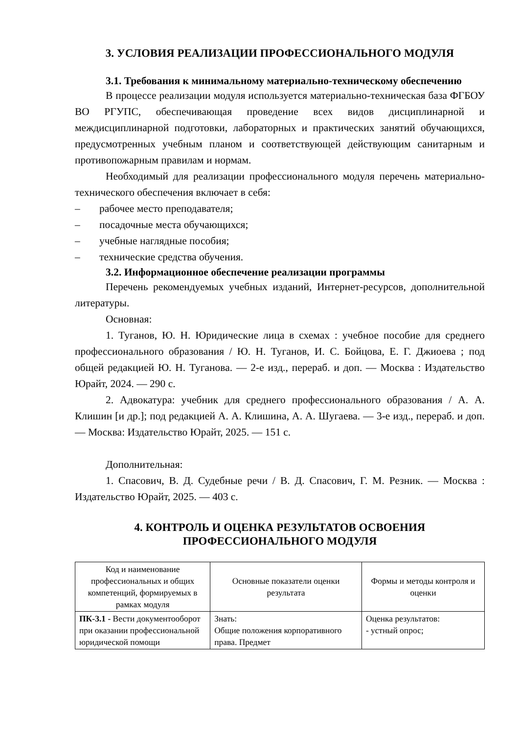3. УСЛОВИЯ РЕАЛИЗАЦИИ ПРОФЕССИОНАЛЬНОГО МОДУЛЯ
3.1. Требования к минимальному материально-техническому обеспечению
В процессе реализации модуля используется материально-техническая база ФГБОУ ВО РГУПС, обеспечивающая проведение всех видов дисциплинарной и междисциплинарной подготовки, лабораторных и практических занятий обучающихся, предусмотренных учебным планом и соответствующей действующим санитарным и противопожарным правилам и нормам.
Необходимый для реализации профессионального модуля перечень материально-технического обеспечения включает в себя:
– рабочее место преподавателя;
– посадочные места обучающихся;
– учебные наглядные пособия;
– технические средства обучения.
3.2. Информационное обеспечение реализации программы
Перечень рекомендуемых учебных изданий, Интернет-ресурсов, дополнительной литературы.
Основная:
1. Туганов, Ю. Н. Юридические лица в схемах : учебное пособие для среднего профессионального образования / Ю. Н. Туганов, И. С. Бойцова, Е. Г. Джиоева ; под общей редакцией Ю. Н. Туганова. — 2-е изд., перераб. и доп. — Москва : Издательство Юрайт, 2024. — 290 с.
2. Адвокатура: учебник для среднего профессионального образования / А. А. Клишин [и др.]; под редакцией А. А. Клишина, А. А. Шугаева. — 3-е изд., перераб. и доп. — Москва: Издательство Юрайт, 2025. — 151 с.
Дополнительная:
1. Спасович, В. Д. Судебные речи / В. Д. Спасович, Г. М. Резник. — Москва : Издательство Юрайт, 2025. — 403 с.
4. КОНТРОЛЬ И ОЦЕНКА РЕЗУЛЬТАТОВ ОСВОЕНИЯ
ПРОФЕССИОНАЛЬНОГО МОДУЛЯ
| Код и наименование профессиональных и общих компетенций, формируемых в рамках модуля | Основные показатели оценки результата | Формы и методы контроля и оценки |
| ПК-3.1 - Вести документооборот при оказании профессиональной юридической помощи | Знать: Общие положения корпоративного права. Предмет | Оценка результатов: - устный опрос; |